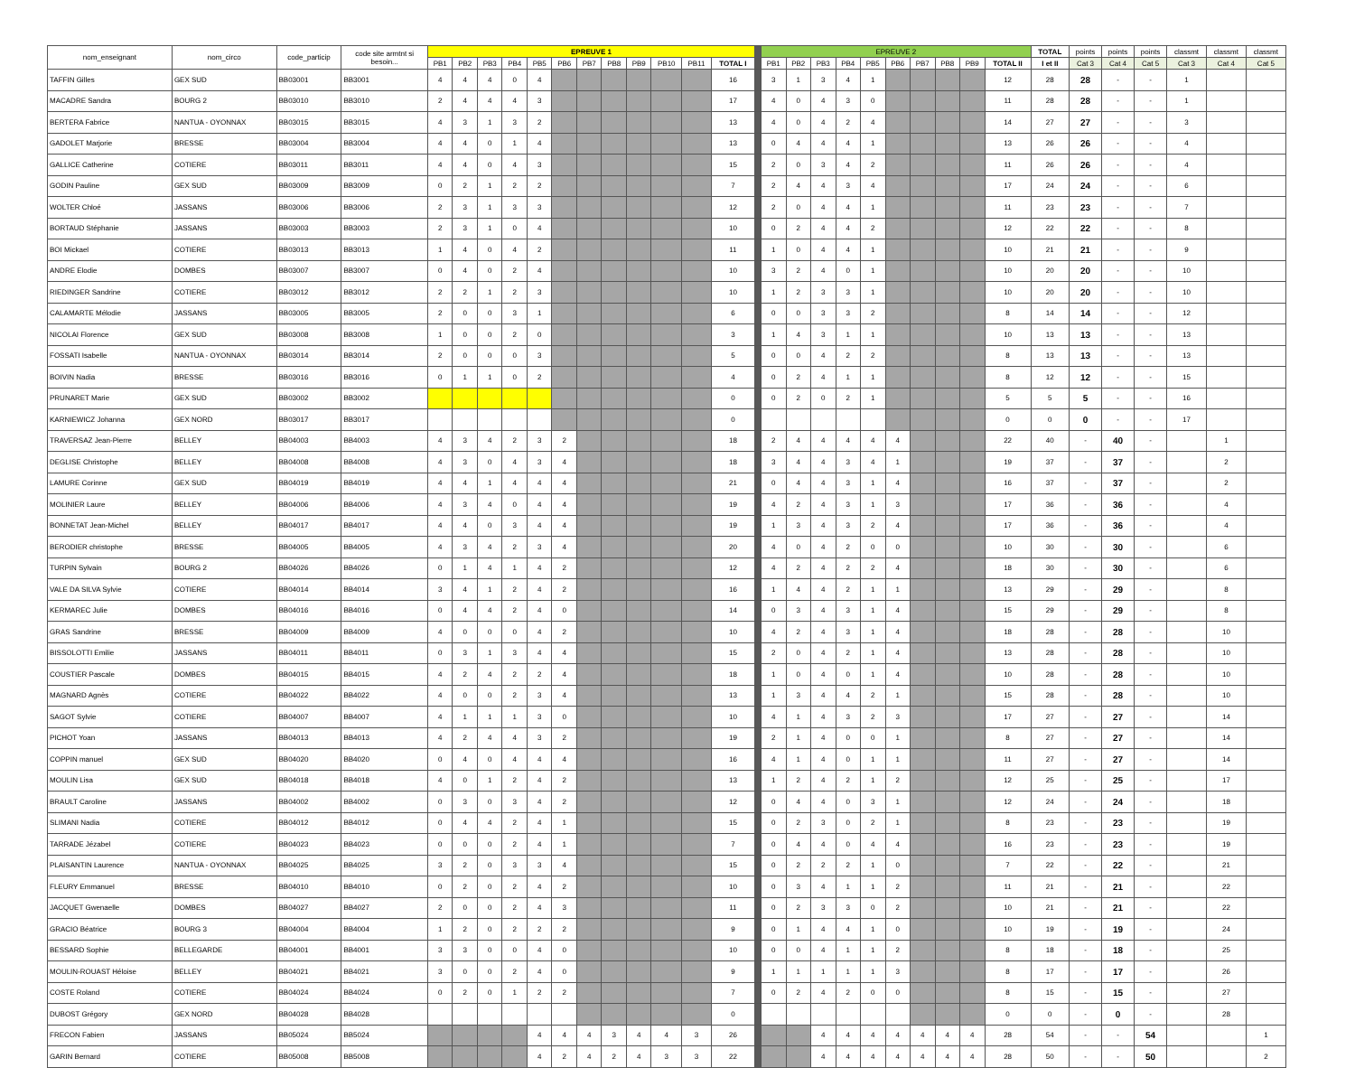| nom_enseignant | nom_circo | code_particip | code site armtnt si besoin... | EPREUVE 1 | | | | | | | | | | | | | EPREUVE 2 | | | | | | | | | | TOTAL | points | points | points | classmt | classmt | classmt |
| --- | --- | --- | --- | --- | --- | --- | --- | --- | --- | --- | --- | --- | --- | --- | --- | --- | --- | --- | --- | --- | --- | --- | --- | --- | --- | --- | --- | --- | --- | --- | --- | --- | --- |
| | | | | PB1 | PB2 | PB3 | PB4 | PB5 | PB6 | PB7 | PB8 | PB9 | PB10 | PB11 | TOTAL I | | PB1 | PB2 | PB3 | PB4 | PB5 | PB6 | PB7 | PB8 | PB9 | TOTAL II | I et II | Cat 3 | Cat 4 | Cat 5 | Cat 3 | Cat 4 | Cat 5 |
| TAFFIN Gilles | GEX SUD | BB03001 | BB3001 | 4 | 4 | 4 | 0 | 4 | | | | | | | 16 | | 3 | 1 | 3 | 4 | 1 | | | | | 12 | 28 | 28 | - | - | 1 | | |
| MACADRE Sandra | BOURG 2 | BB03010 | BB3010 | 2 | 4 | 4 | 4 | 3 | | | | | | | 17 | | 4 | 0 | 4 | 3 | 0 | | | | | 11 | 28 | 28 | - | - | 1 | | |
| BERTERA Fabrice | NANTUA - OYONNAX | BB03015 | BB3015 | 4 | 3 | 1 | 3 | 2 | | | | | | | 13 | | 4 | 0 | 4 | 2 | 4 | | | | | 14 | 27 | 27 | - | - | 3 | | |
| GADOLET Marjorie | BRESSE | BB03004 | BB3004 | 4 | 4 | 0 | 1 | 4 | | | | | | | 13 | | 0 | 4 | 4 | 4 | 1 | | | | | 13 | 26 | 26 | - | - | 4 | | |
| GALLICE Catherine | COTIERE | BB03011 | BB3011 | 4 | 4 | 0 | 4 | 3 | | | | | | | 15 | | 2 | 0 | 3 | 4 | 2 | | | | | 11 | 26 | 26 | - | - | 4 | | |
| GODIN Pauline | GEX SUD | BB03009 | BB3009 | 0 | 2 | 1 | 2 | 2 | | | | | | | 7 | | 2 | 4 | 4 | 3 | 4 | | | | | 17 | 24 | 24 | - | - | 6 | | |
| WOLTER Chloé | JASSANS | BB03006 | BB3006 | 2 | 3 | 1 | 3 | 3 | | | | | | | 12 | | 2 | 0 | 4 | 4 | 1 | | | | | 11 | 23 | 23 | - | - | 7 | | |
| BORTAUD Stéphanie | JASSANS | BB03003 | BB3003 | 2 | 3 | 1 | 0 | 4 | | | | | | | 10 | | 0 | 2 | 4 | 4 | 2 | | | | | 12 | 22 | 22 | - | - | 8 | | |
| BOI Mickael | COTIERE | BB03013 | BB3013 | 1 | 4 | 0 | 4 | 2 | | | | | | | 11 | | 1 | 0 | 4 | 4 | 1 | | | | | 10 | 21 | 21 | - | - | 9 | | |
| ANDRE Elodie | DOMBES | BB03007 | BB3007 | 0 | 4 | 0 | 2 | 4 | | | | | | | 10 | | 3 | 2 | 4 | 0 | 1 | | | | | 10 | 20 | 20 | - | - | 10 | | |
| RIEDINGER Sandrine | COTIERE | BB03012 | BB3012 | 2 | 2 | 1 | 2 | 3 | | | | | | | 10 | | 1 | 2 | 3 | 3 | 1 | | | | | 10 | 20 | 20 | - | - | 10 | | |
| CALAMARTE Mélodie | JASSANS | BB03005 | BB3005 | 2 | 0 | 0 | 3 | 1 | | | | | | | 6 | | 0 | 0 | 3 | 3 | 2 | | | | | 8 | 14 | 14 | - | - | 12 | | |
| NICOLAI Florence | GEX SUD | BB03008 | BB3008 | 1 | 0 | 0 | 2 | 0 | | | | | | | 3 | | 1 | 4 | 3 | 1 | 1 | | | | | 10 | 13 | 13 | - | - | 13 | | |
| FOSSATI Isabelle | NANTUA - OYONNAX | BB03014 | BB3014 | 2 | 0 | 0 | 0 | 3 | | | | | | | 5 | | 0 | 0 | 4 | 2 | 2 | | | | | 8 | 13 | 13 | - | - | 13 | | |
| BOIVIN Nadia | BRESSE | BB03016 | BB3016 | 0 | 1 | 1 | 0 | 2 | | | | | | | 4 | | 0 | 2 | 4 | 1 | 1 | | | | | 8 | 12 | 12 | - | - | 15 | | |
| PRUNARET Marie | GEX SUD | BB03002 | BB3002 | | | | | | | | | | | | 0 | | 0 | 2 | 0 | 2 | 1 | | | | | 5 | 5 | 5 | - | - | 16 | | |
| KARNIEWICZ Johanna | GEX NORD | BB03017 | BB3017 | | | | | | | | | | | | 0 | | | | | | | | | | | 0 | 0 | 0 | - | - | 17 | | |
| TRAVERSAZ Jean-Pierre | BELLEY | BB04003 | BB4003 | 4 | 3 | 4 | 2 | 3 | 2 | | | | | | 18 | | 2 | 4 | 4 | 4 | 4 | 4 | | | | 22 | 40 | - | 40 | - | | 1 | |
| DEGLISE Christophe | BELLEY | BB04008 | BB4008 | 4 | 3 | 0 | 4 | 3 | 4 | | | | | | 18 | | 3 | 4 | 4 | 3 | 4 | 1 | | | | 19 | 37 | - | 37 | - | | 2 | |
| LAMURE Corinne | GEX SUD | BB04019 | BB4019 | 4 | 4 | 1 | 4 | 4 | 4 | | | | | | 21 | | 0 | 4 | 4 | 3 | 1 | 4 | | | | 16 | 37 | - | 37 | - | | 2 | |
| MOLINIER Laure | BELLEY | BB04006 | BB4006 | 4 | 3 | 4 | 0 | 4 | 4 | | | | | | 19 | | 4 | 2 | 4 | 3 | 1 | 3 | | | | 17 | 36 | - | 36 | - | | 4 | |
| BONNETAT Jean-Michel | BELLEY | BB04017 | BB4017 | 4 | 4 | 0 | 3 | 4 | 4 | | | | | | 19 | | 1 | 3 | 4 | 3 | 2 | 4 | | | | 17 | 36 | - | 36 | - | | 4 | |
| BERODIER christophe | BRESSE | BB04005 | BB4005 | 4 | 3 | 4 | 2 | 3 | 4 | | | | | | 20 | | 4 | 0 | 4 | 2 | 0 | 0 | | | | 10 | 30 | - | 30 | - | | 6 | |
| TURPIN Sylvain | BOURG 2 | BB04026 | BB4026 | 0 | 1 | 4 | 1 | 4 | 2 | | | | | | 12 | | 4 | 2 | 4 | 2 | 2 | 4 | | | | 18 | 30 | - | 30 | - | | 6 | |
| VALE DA SILVA Sylvie | COTIERE | BB04014 | BB4014 | 3 | 4 | 1 | 2 | 4 | 2 | | | | | | 16 | | 1 | 4 | 4 | 2 | 1 | 1 | | | | 13 | 29 | - | 29 | - | | 8 | |
| KERMAREC Julie | DOMBES | BB04016 | BB4016 | 0 | 4 | 4 | 2 | 4 | 0 | | | | | | 14 | | 0 | 3 | 4 | 3 | 1 | 4 | | | | 15 | 29 | - | 29 | - | | 8 | |
| GRAS Sandrine | BRESSE | BB04009 | BB4009 | 4 | 0 | 0 | 0 | 4 | 2 | | | | | | 10 | | 4 | 2 | 4 | 3 | 1 | 4 | | | | 18 | 28 | - | 28 | - | | 10 | |
| BISSOLOTTI Emilie | JASSANS | BB04011 | BB4011 | 0 | 3 | 1 | 3 | 4 | 4 | | | | | | 15 | | 2 | 0 | 4 | 2 | 1 | 4 | | | | 13 | 28 | - | 28 | - | | 10 | |
| COUSTIER Pascale | DOMBES | BB04015 | BB4015 | 4 | 2 | 4 | 2 | 2 | 4 | | | | | | 18 | | 1 | 0 | 4 | 0 | 1 | 4 | | | | 10 | 28 | - | 28 | - | | 10 | |
| MAGNARD Agnès | COTIERE | BB04022 | BB4022 | 4 | 0 | 0 | 2 | 3 | 4 | | | | | | 13 | | 1 | 3 | 4 | 4 | 2 | 1 | | | | 15 | 28 | - | 28 | - | | 10 | |
| SAGOT Sylvie | COTIERE | BB04007 | BB4007 | 4 | 1 | 1 | 1 | 3 | 0 | | | | | | 10 | | 4 | 1 | 4 | 3 | 2 | 3 | | | | 17 | 27 | - | 27 | - | | 14 | |
| PICHOT Yoan | JASSANS | BB04013 | BB4013 | 4 | 2 | 4 | 4 | 3 | 2 | | | | | | 19 | | 2 | 1 | 4 | 0 | 0 | 1 | | | | 8 | 27 | - | 27 | - | | 14 | |
| COPPIN manuel | GEX SUD | BB04020 | BB4020 | 0 | 4 | 0 | 4 | 4 | 4 | | | | | | 16 | | 4 | 1 | 4 | 0 | 1 | 1 | | | | 11 | 27 | - | 27 | - | | 14 | |
| MOULIN Lisa | GEX SUD | BB04018 | BB4018 | 4 | 0 | 1 | 2 | 4 | 2 | | | | | | 13 | | 1 | 2 | 4 | 2 | 1 | 2 | | | | 12 | 25 | - | 25 | - | | 17 | |
| BRAULT Caroline | JASSANS | BB04002 | BB4002 | 0 | 3 | 0 | 3 | 4 | 2 | | | | | | 12 | | 0 | 4 | 4 | 0 | 3 | 1 | | | | 12 | 24 | - | 24 | - | | 18 | |
| SLIMANI Nadia | COTIERE | BB04012 | BB4012 | 0 | 4 | 4 | 2 | 4 | 1 | | | | | | 15 | | 0 | 2 | 3 | 0 | 2 | 1 | | | | 8 | 23 | - | 23 | - | | 19 | |
| TARRADE Jézabel | COTIERE | BB04023 | BB4023 | 0 | 0 | 0 | 2 | 4 | 1 | | | | | | 7 | | 0 | 4 | 4 | 0 | 4 | 4 | | | | 16 | 23 | - | 23 | - | | 19 | |
| PLAISANTIN Laurence | NANTUA - OYONNAX | BB04025 | BB4025 | 3 | 2 | 0 | 3 | 3 | 4 | | | | | | 15 | | 0 | 2 | 2 | 2 | 1 | 0 | | | | 7 | 22 | - | 22 | - | | 21 | |
| FLEURY Emmanuel | BRESSE | BB04010 | BB4010 | 0 | 2 | 0 | 2 | 4 | 2 | | | | | | 10 | | 0 | 3 | 4 | 1 | 1 | 2 | | | | 11 | 21 | - | 21 | - | | 22 | |
| JACQUET Gwenaelle | DOMBES | BB04027 | BB4027 | 2 | 0 | 0 | 2 | 4 | 3 | | | | | | 11 | | 0 | 2 | 3 | 3 | 0 | 2 | | | | 10 | 21 | - | 21 | - | | 22 | |
| GRACIO Béatrice | BOURG 3 | BB04004 | BB4004 | 1 | 2 | 0 | 2 | 2 | 2 | | | | | | 9 | | 0 | 1 | 4 | 4 | 1 | 0 | | | | 10 | 19 | - | 19 | - | | 24 | |
| BESSARD Sophie | BELLEGARDE | BB04001 | BB4001 | 3 | 3 | 0 | 0 | 4 | 0 | | | | | | 10 | | 0 | 0 | 4 | 1 | 1 | 2 | | | | 8 | 18 | - | 18 | - | | 25 | |
| MOULIN-ROUAST Héloise | BELLEY | BB04021 | BB4021 | 3 | 0 | 0 | 2 | 4 | 0 | | | | | | 9 | | 1 | 1 | 1 | 1 | 1 | 3 | | | | 8 | 17 | - | 17 | - | | 26 | |
| COSTE Roland | COTIERE | BB04024 | BB4024 | 0 | 2 | 0 | 1 | 2 | 2 | | | | | | 7 | | 0 | 2 | 4 | 2 | 0 | 0 | | | | 8 | 15 | - | 15 | - | | 27 | |
| DUBOST Grégory | GEX NORD | BB04028 | BB4028 | | | | | | | | | | | | 0 | | | | | | | | | | | 0 | 0 | - | 0 | - | | 28 | |
| FRECON Fabien | JASSANS | BB05024 | BB5024 | | | | | 4 | 4 | 4 | 3 | 4 | 4 | 3 | 26 | | | | 4 | 4 | 4 | 4 | 4 | 4 | 4 | 28 | 54 | - | - | 54 | | | 1 |
| GARIN Bernard | COTIERE | BB05008 | BB5008 | | | | | 4 | 2 | 4 | 2 | 4 | 3 | 3 | 22 | | | | 4 | 4 | 4 | 4 | 4 | 4 | 4 | 28 | 50 | - | - | 50 | | | 2 |